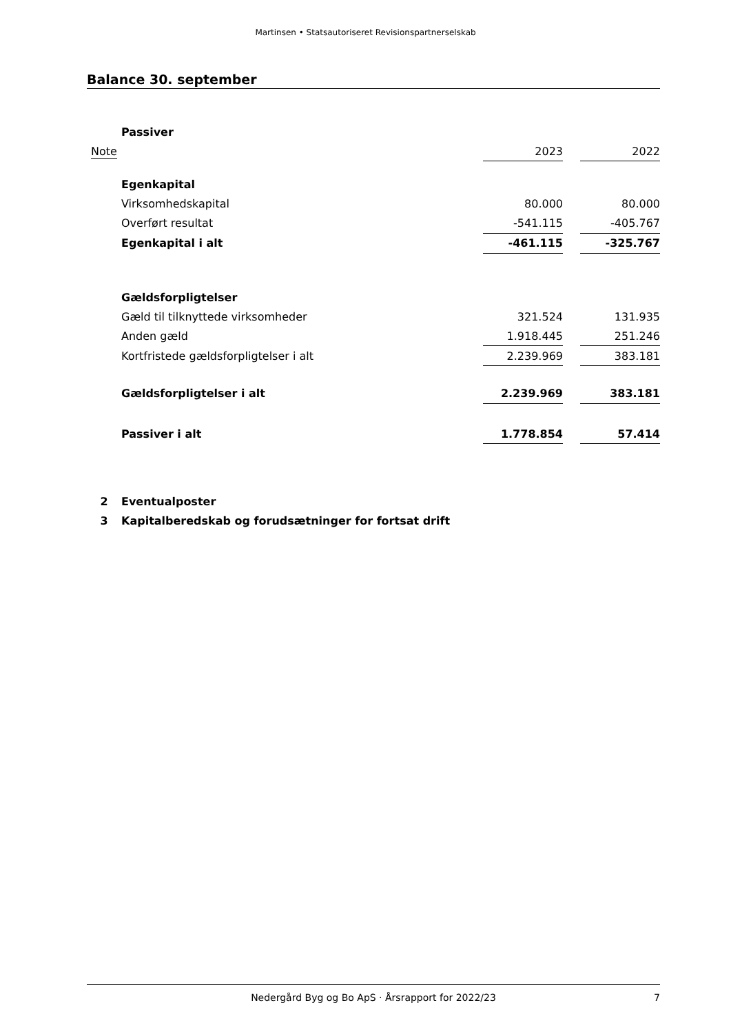Martinsen • Statsautoriseret Revisionspartnerselskab
Balance 30. september
| | Passiver | | | |
| Note | | 2023 | | 2022 |
| | Egenkapital | | | |
| | Virksomhedskapital | 80.000 | | 80.000 |
| | Overført resultat | -541.115 | | -405.767 |
| | Egenkapital i alt | -461.115 | | -325.767 |
| | Gældsforpligtelser | | | |
| | Gæld til tilknyttede virksomheder | 321.524 | | 131.935 |
| | Anden gæld | 1.918.445 | | 251.246 |
| | Kortfristede gældsforpligtelser i alt | 2.239.969 | | 383.181 |
| | Gældsforpligtelser i alt | 2.239.969 | | 383.181 |
| | Passiver i alt | 1.778.854 | | 57.414 |
| 2 | Eventualposter | | | |
| 3 | Kapitalberedskab og forudsætninger for fortsat drift | | | |
Nedergård Byg og Bo ApS · Årsrapport for 2022/23 7